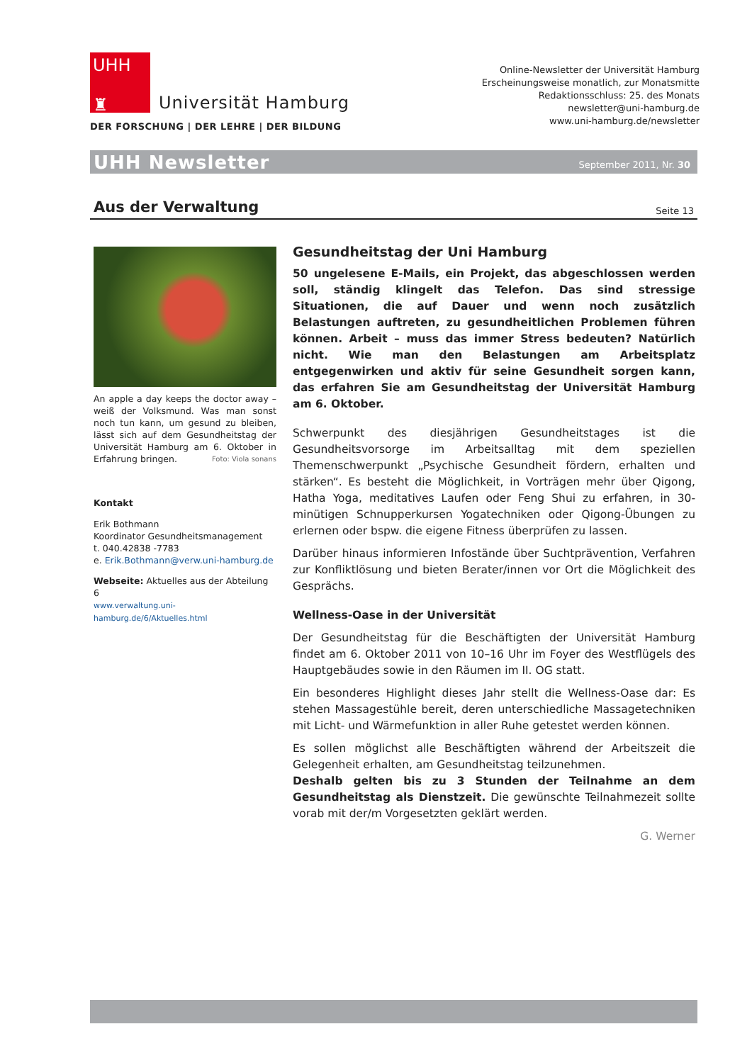UHH
♜
Universität Hamburg
DER FORSCHUNG | DER LEHRE | DER BILDUNG
Online-Newsletter der Universität Hamburg
Erscheinungsweise monatlich, zur Monatsmitte
Redaktionsschluss: 25. des Monats
newsletter@uni-hamburg.de
www.uni-hamburg.de/newsletter
UHH Newsletter September 2011, Nr. 30
Aus der Verwaltung
Seite 13
An apple a day keeps the doctor away – weiß der Volksmund. Was man sonst noch tun kann, um gesund zu bleiben, lässt sich auf dem Gesundheitstag der Universität Hamburg am 6. Oktober in Erfahrung bringen. Foto: Viola sonans
Kontakt
Erik Bothmann
Koordinator Gesundheitsmanagement
t. 040.42838 -7783
e. Erik.Bothmann@verw.uni-hamburg.de
Webseite: Aktuelles aus der Abteilung 6
www.verwaltung.uni-hamburg.de/6/Aktuelles.html
Gesundheitstag der Uni Hamburg
50 ungelesene E-Mails, ein Projekt, das abgeschlossen werden soll, ständig klingelt das Telefon. Das sind stressige Situationen, die auf Dauer und wenn noch zusätzlich Belastungen auftreten, zu gesundheitlichen Problemen führen können. Arbeit – muss das immer Stress bedeuten? Natürlich nicht. Wie man den Belastungen am Arbeitsplatz entgegenwirken und aktiv für seine Gesundheit sorgen kann, das erfahren Sie am Gesundheitstag der Universität Hamburg am 6. Oktober.
Schwerpunkt des diesjährigen Gesundheitstages ist die Gesundheitsvorsorge im Arbeitsalltag mit dem speziellen Themenschwerpunkt „Psychische Gesundheit fördern, erhalten und stärken“. Es besteht die Möglichkeit, in Vorträgen mehr über Qigong, Hatha Yoga, meditatives Laufen oder Feng Shui zu erfahren, in 30-minütigen Schnupperkursen Yogatechniken oder Qigong-Übungen zu erlernen oder bspw. die eigene Fitness überprüfen zu lassen.
Darüber hinaus informieren Infostände über Suchtprävention, Verfahren zur Konfliktlösung und bieten Berater/innen vor Ort die Möglichkeit des Gesprächs.
Wellness-Oase in der Universität
Der Gesundheitstag für die Beschäftigten der Universität Hamburg findet am 6. Oktober 2011 von 10–16 Uhr im Foyer des Westflügels des Hauptgebäudes sowie in den Räumen im II. OG statt.
Ein besonderes Highlight dieses Jahr stellt die Wellness-Oase dar: Es stehen Massagestühle bereit, deren unterschiedliche Massagetechniken mit Licht- und Wärmefunktion in aller Ruhe getestet werden können.
Es sollen möglichst alle Beschäftigten während der Arbeitszeit die Gelegenheit erhalten, am Gesundheitstag teilzunehmen.
Deshalb gelten bis zu 3 Stunden der Teilnahme an dem Gesundheitstag als Dienstzeit. Die gewünschte Teilnahmezeit sollte vorab mit der/m Vorgesetzten geklärt werden.
G. Werner